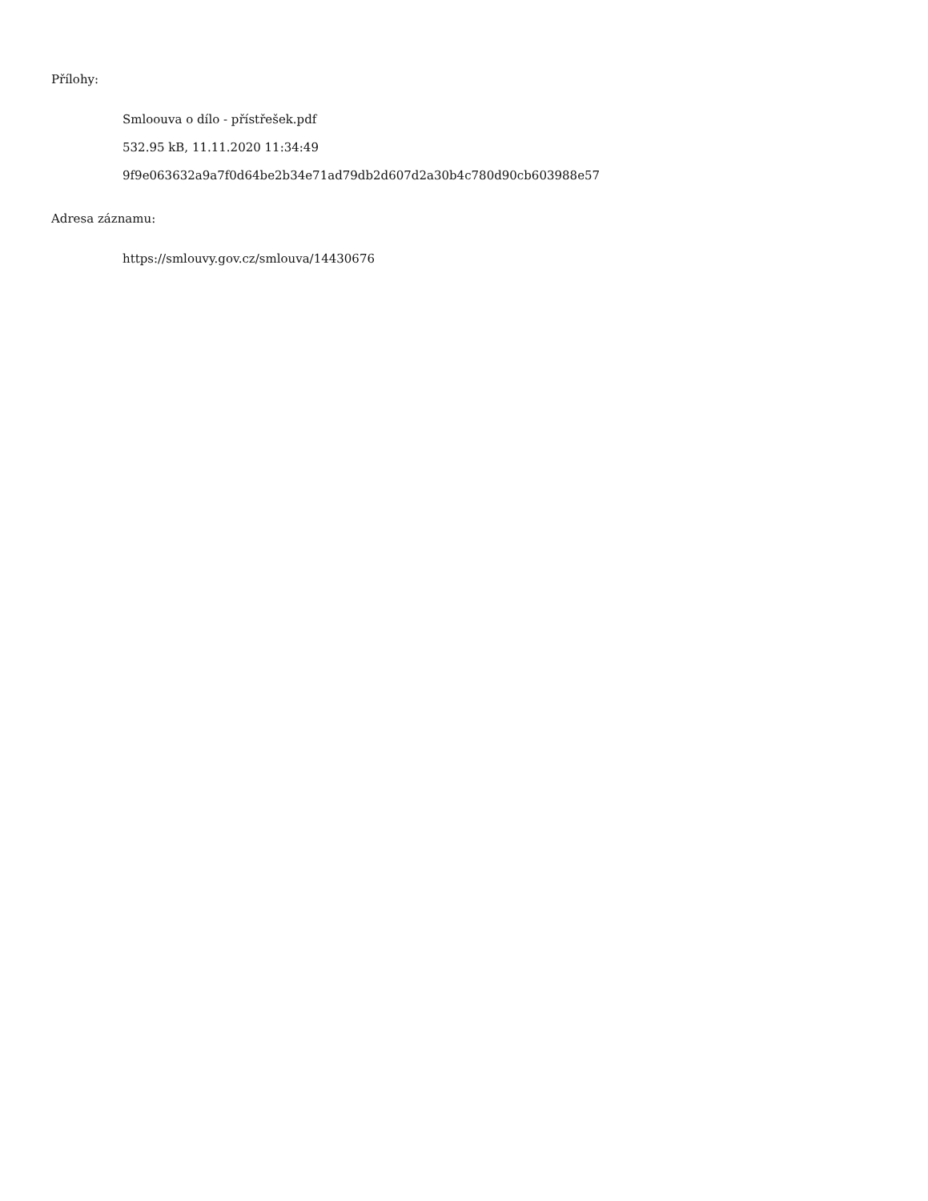Přílohy:
Smloouva o dílo - přístřešek.pdf
532.95 kB, 11.11.2020 11:34:49
9f9e063632a9a7f0d64be2b34e71ad79db2d607d2a30b4c780d90cb603988e57
Adresa záznamu:
https://smlouvy.gov.cz/smlouva/14430676